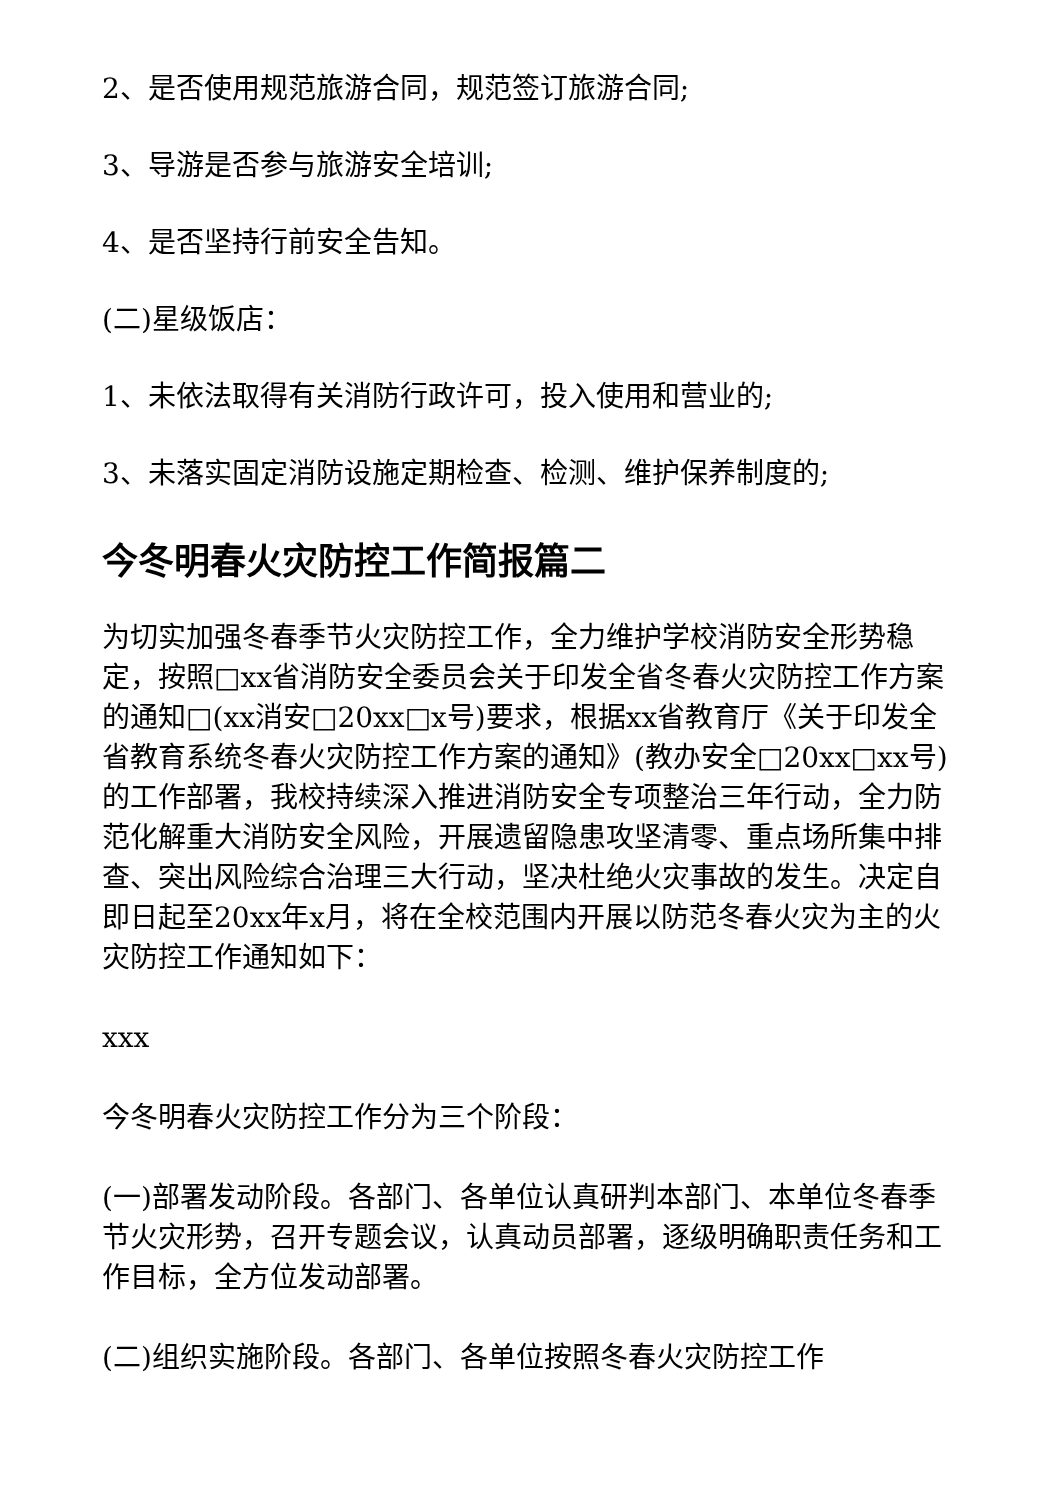2、是否使用规范旅游合同，规范签订旅游合同;
3、导游是否参与旅游安全培训;
4、是否坚持行前安全告知。
(二)星级饭店：
1、未依法取得有关消防行政许可，投入使用和营业的;
3、未落实固定消防设施定期检查、检测、维护保养制度的;
今冬明春火灾防控工作简报篇二
为切实加强冬春季节火灾防控工作，全力维护学校消防安全形势稳定，按照□xx省消防安全委员会关于印发全省冬春火灾防控工作方案的通知□(xx消安□20xx□x号)要求，根据xx省教育厅《关于印发全省教育系统冬春火灾防控工作方案的通知》(教办安全□20xx□xx号)的工作部署，我校持续深入推进消防安全专项整治三年行动，全力防范化解重大消防安全风险，开展遗留隐患攻坚清零、重点场所集中排查、突出风险综合治理三大行动，坚决杜绝火灾事故的发生。决定自即日起至20xx年x月，将在全校范围内开展以防范冬春火灾为主的火灾防控工作通知如下：
xxx
今冬明春火灾防控工作分为三个阶段：
(一)部署发动阶段。各部门、各单位认真研判本部门、本单位冬春季节火灾形势，召开专题会议，认真动员部署，逐级明确职责任务和工作目标，全方位发动部署。
(二)组织实施阶段。各部门、各单位按照冬春火灾防控工作